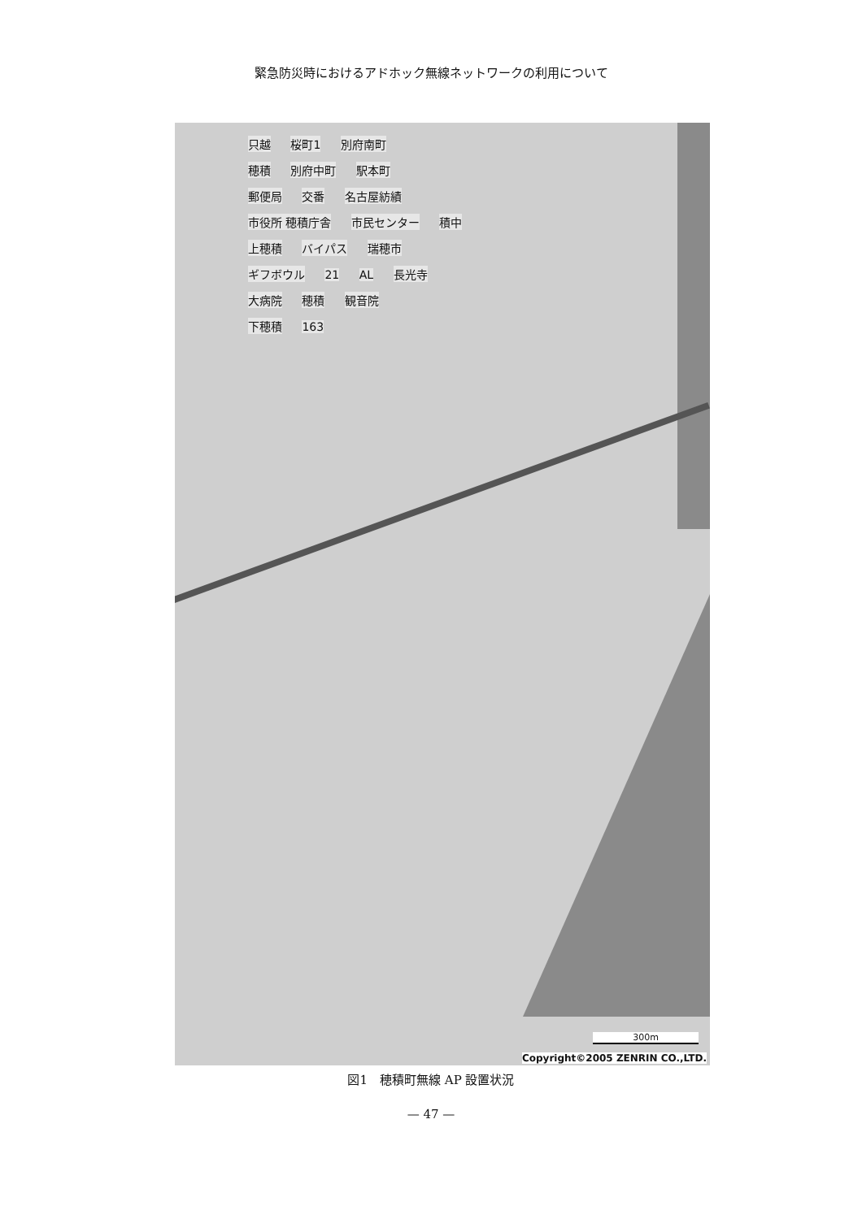緊急防災時におけるアドホック無線ネットワークの利用について
只越 桜町1 別府南町
穂積 別府中町 駅本町
郵便局 交番 名古屋紡績
市役所 穂積庁舎 市民センター 積中
上穂積 バイパス 瑞穂市
ギフボウル 21 AL 長光寺
大病院 穂積 観音院
下穂積 163
300m
Copyright©2005 ZENRIN CO.,LTD.
図1　穂積町無線 AP 設置状況
— 47 —